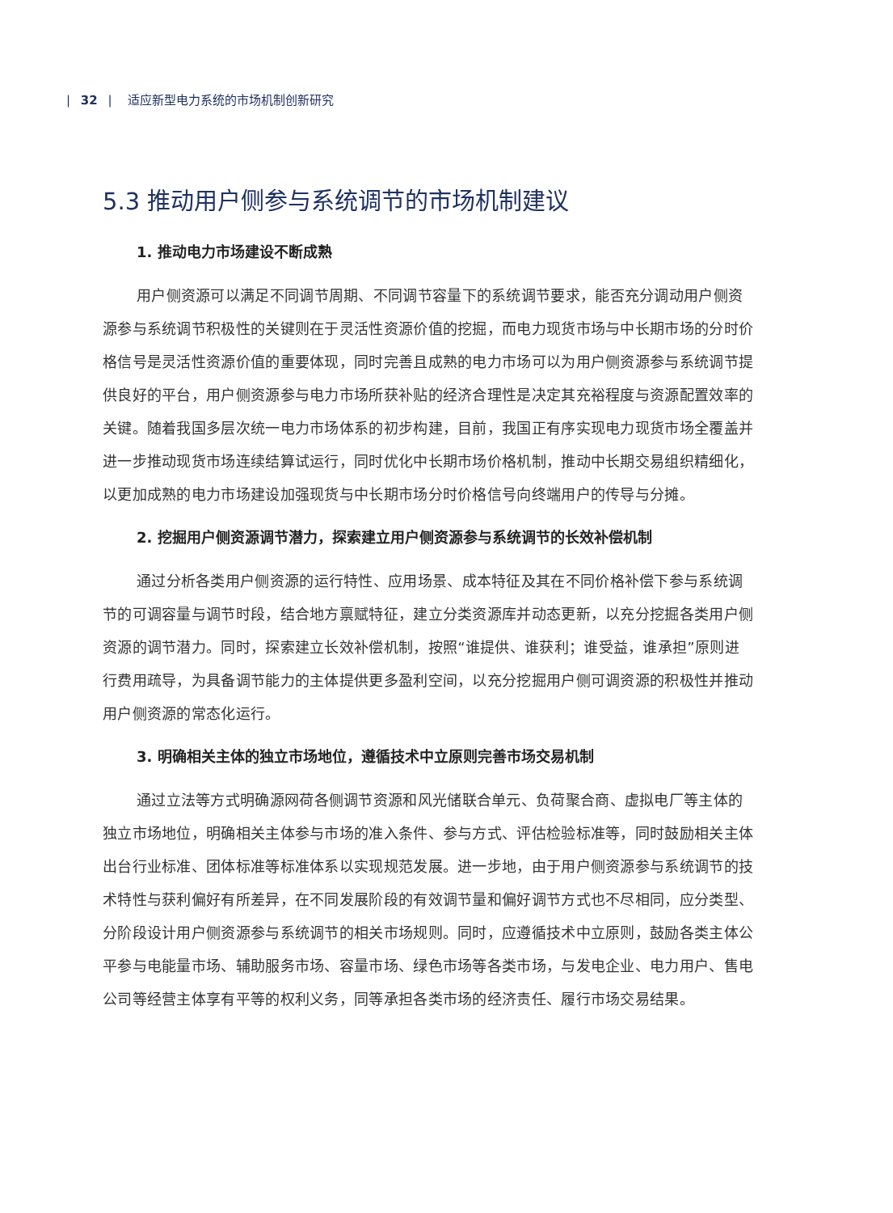| 32 | 适应新型电力系统的市场机制创新研究
5.3 推动用户侧参与系统调节的市场机制建议
1. 推动电力市场建设不断成熟
用户侧资源可以满足不同调节周期、不同调节容量下的系统调节要求，能否充分调动用户侧资源参与系统调节积极性的关键则在于灵活性资源价值的挖掘，而电力现货市场与中长期市场的分时价格信号是灵活性资源价值的重要体现，同时完善且成熟的电力市场可以为用户侧资源参与系统调节提供良好的平台，用户侧资源参与电力市场所获补贴的经济合理性是决定其充裕程度与资源配置效率的关键。随着我国多层次统一电力市场体系的初步构建，目前，我国正有序实现电力现货市场全覆盖并进一步推动现货市场连续结算试运行，同时优化中长期市场价格机制，推动中长期交易组织精细化，以更加成熟的电力市场建设加强现货与中长期市场分时价格信号向终端用户的传导与分摊。
2. 挖掘用户侧资源调节潜力，探索建立用户侧资源参与系统调节的长效补偿机制
通过分析各类用户侧资源的运行特性、应用场景、成本特征及其在不同价格补偿下参与系统调节的可调容量与调节时段，结合地方禀赋特征，建立分类资源库并动态更新，以充分挖掘各类用户侧资源的调节潜力。同时，探索建立长效补偿机制，按照“谁提供、谁获利；谁受益，谁承担”原则进行费用疏导，为具备调节能力的主体提供更多盈利空间，以充分挖掘用户侧可调资源的积极性并推动用户侧资源的常态化运行。
3. 明确相关主体的独立市场地位，遵循技术中立原则完善市场交易机制
通过立法等方式明确源网荷各侧调节资源和风光储联合单元、负荷聚合商、虚拟电厂等主体的独立市场地位，明确相关主体参与市场的准入条件、参与方式、评估检验标准等，同时鼓励相关主体出台行业标准、团体标准等标准体系以实现规范发展。进一步地，由于用户侧资源参与系统调节的技术特性与获利偏好有所差异，在不同发展阶段的有效调节量和偏好调节方式也不尽相同，应分类型、分阶段设计用户侧资源参与系统调节的相关市场规则。同时，应遵循技术中立原则，鼓励各类主体公平参与电能量市场、辅助服务市场、容量市场、绿色市场等各类市场，与发电企业、电力用户、售电公司等经营主体享有平等的权利义务，同等承担各类市场的经济责任、履行市场交易结果。